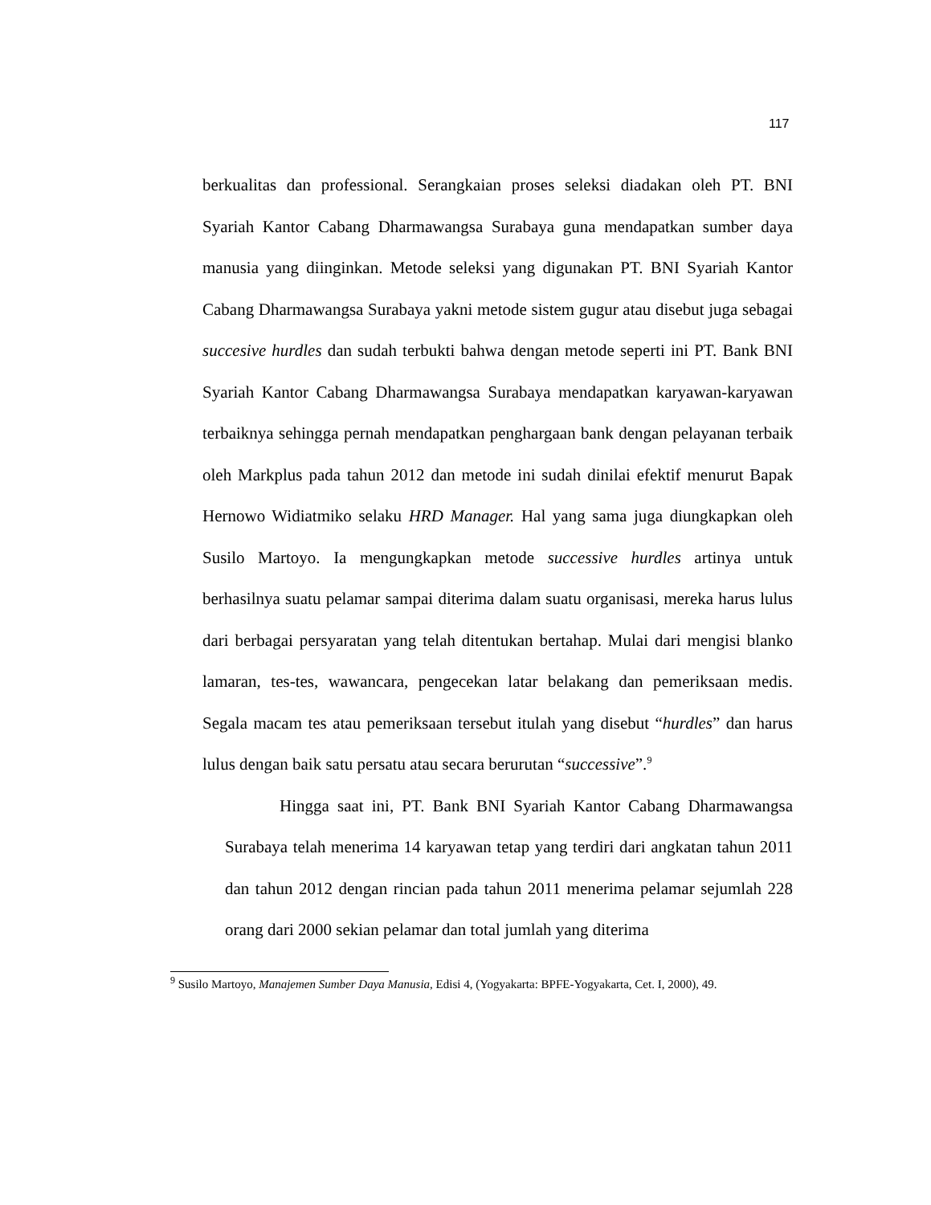117
berkualitas dan professional. Serangkaian proses seleksi diadakan oleh PT. BNI Syariah Kantor Cabang Dharmawangsa Surabaya guna mendapatkan sumber daya manusia yang diinginkan. Metode seleksi yang digunakan PT. BNI Syariah Kantor Cabang Dharmawangsa Surabaya yakni metode sistem gugur atau disebut juga sebagai succesive hurdles dan sudah terbukti bahwa dengan metode seperti ini PT. Bank BNI Syariah Kantor Cabang Dharmawangsa Surabaya mendapatkan karyawan-karyawan terbaiknya sehingga pernah mendapatkan penghargaan bank dengan pelayanan terbaik oleh Markplus pada tahun 2012 dan metode ini sudah dinilai efektif menurut Bapak Hernowo Widiatmiko selaku HRD Manager. Hal yang sama juga diungkapkan oleh Susilo Martoyo. Ia mengungkapkan metode successive hurdles artinya untuk berhasilnya suatu pelamar sampai diterima dalam suatu organisasi, mereka harus lulus dari berbagai persyaratan yang telah ditentukan bertahap. Mulai dari mengisi blanko lamaran, tes-tes, wawancara, pengecekan latar belakang dan pemeriksaan medis. Segala macam tes atau pemeriksaan tersebut itulah yang disebut “hurdles” dan harus lulus dengan baik satu persatu atau secara berurutan “successive”.<sup>9</sup>
Hingga saat ini, PT. Bank BNI Syariah Kantor Cabang Dharmawangsa Surabaya telah menerima 14 karyawan tetap yang terdiri dari angkatan tahun 2011 dan tahun 2012 dengan rincian pada tahun 2011 menerima pelamar sejumlah 228 orang dari 2000 sekian pelamar dan total jumlah yang diterima
<sup>9</sup> Susilo Martoyo, Manajemen Sumber Daya Manusia, Edisi 4, (Yogyakarta: BPFE-Yogyakarta, Cet. I, 2000), 49.